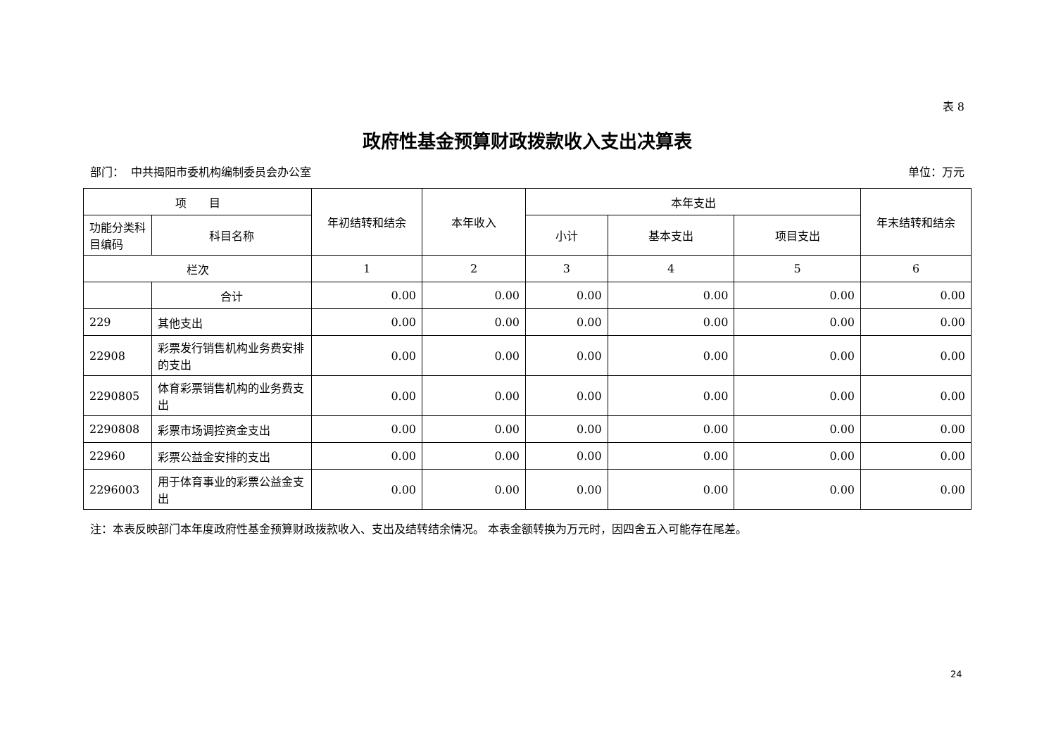表 8
政府性基金预算财政拨款收入支出决算表
部门： 中共揭阳市委机构编制委员会办公室 单位：万元
| 项 目 | | 年初结转和结余 | 本年收入 | 本年支出 | | | 年末结转和结余 |
| --- | --- | --- | --- | --- | --- | --- | --- |
| 功能分类科目编码 | 科目名称 | | | 小计 | 基本支出 | 项目支出 | |
| 栏次 | | 1 | 2 | 3 | 4 | 5 | 6 |
| | 合计 | 0.00 | 0.00 | 0.00 | 0.00 | 0.00 | 0.00 |
| 229 | 其他支出 | 0.00 | 0.00 | 0.00 | 0.00 | 0.00 | 0.00 |
| 22908 | 彩票发行销售机构业务费安排的支出 | 0.00 | 0.00 | 0.00 | 0.00 | 0.00 | 0.00 |
| 2290805 | 体育彩票销售机构的业务费支出 | 0.00 | 0.00 | 0.00 | 0.00 | 0.00 | 0.00 |
| 2290808 | 彩票市场调控资金支出 | 0.00 | 0.00 | 0.00 | 0.00 | 0.00 | 0.00 |
| 22960 | 彩票公益金安排的支出 | 0.00 | 0.00 | 0.00 | 0.00 | 0.00 | 0.00 |
| 2296003 | 用于体育事业的彩票公益金支出 | 0.00 | 0.00 | 0.00 | 0.00 | 0.00 | 0.00 |
注：本表反映部门本年度政府性基金预算财政拨款收入、支出及结转结余情况。 本表金额转换为万元时，因四舍五入可能存在尾差。
24